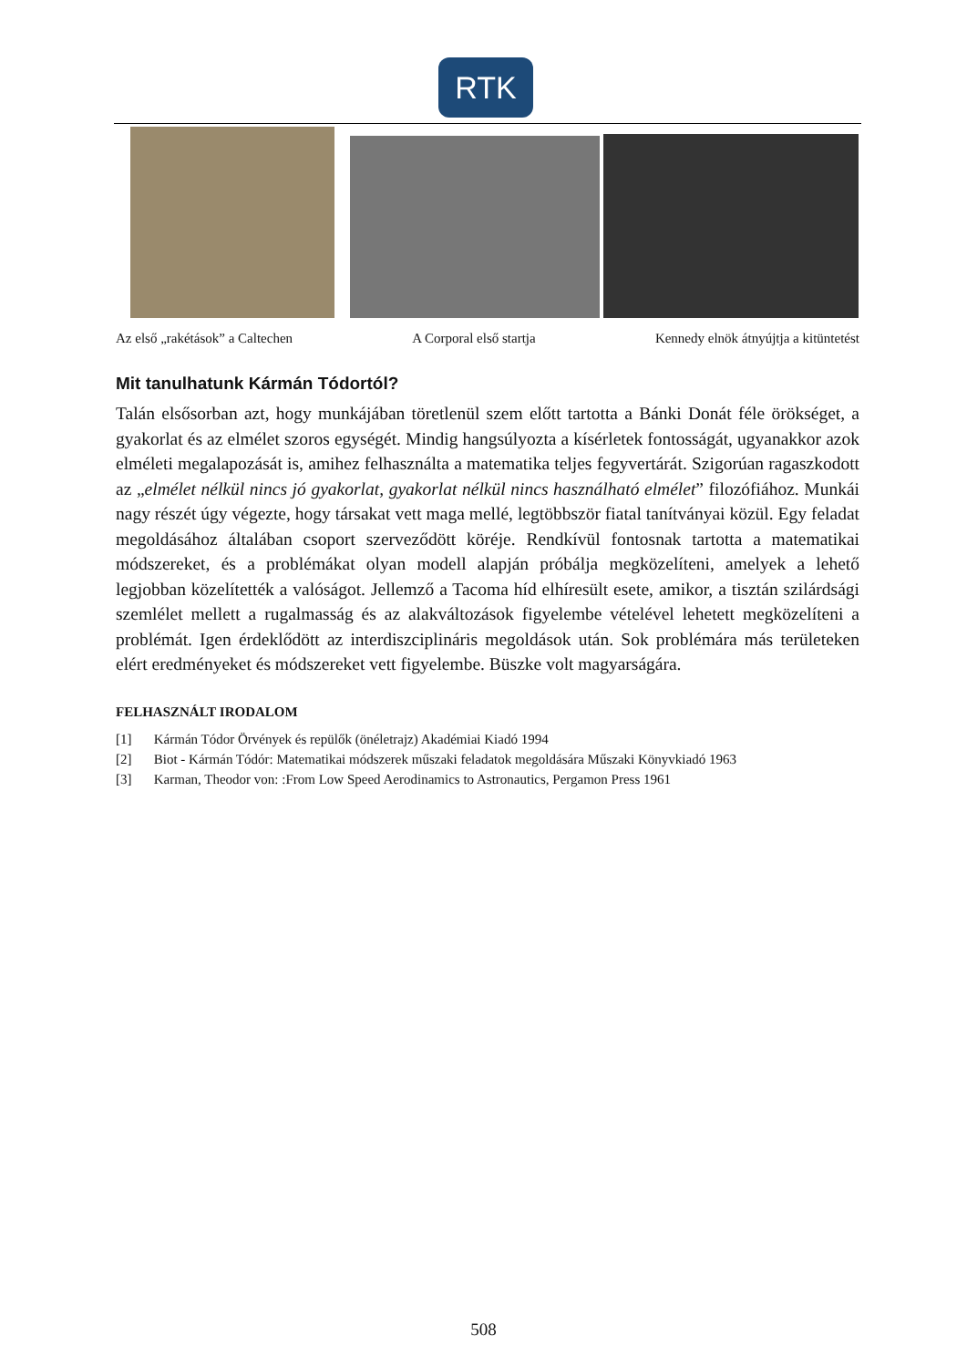RTK
Az első „rakétások” a Caltechen A Corporal első startja Kennedy elnök átnyújtja a kitüntetést
Mit tanulhatunk Kármán Tódortól?
Talán elsősorban azt, hogy munkájában töretlenül szem előtt tartotta a Bánki Donát féle örökséget, a gyakorlat és az elmélet szoros egységét. Mindig hangsúlyozta a kísérletek fontosságát, ugyanakkor azok elméleti megalapozását is, amihez felhasználta a matematika teljes fegyvertárát. Szigorúan ragaszkodott az „elmélet nélkül nincs jó gyakorlat, gyakorlat nélkül nincs használható elmélet” filozófiához. Munkái nagy részét úgy végezte, hogy társakat vett maga mellé, legtöbbször fiatal tanítványai közül. Egy feladat megoldásához általában csoport szerveződött köréje. Rendkívül fontosnak tartotta a matematikai módszereket, és a problémákat olyan modell alapján próbálja megközelíteni, amelyek a lehető legjobban közelítették a valóságot. Jellemző a Tacoma híd elhíresült esete, amikor, a tisztán szilárdsági szemlélet mellett a rugalmasság és az alakváltozások figyelembe vételével lehetett megközelíteni a problémát. Igen érdeklődött az interdiszciplináris megoldások után. Sok problémára más területeken elért eredményeket és módszereket vett figyelembe. Büszke volt magyarságára.
FELHASZNÁLT IRODALOM
[1] Kármán Tódor Örvények és repülők (önéletrajz) Akadémiai Kiadó 1994
[2] Biot - Kármán Tódór: Matematikai módszerek műszaki feladatok megoldására Műszaki Könyvkiadó 1963
[3] Karman, Theodor von: :From Low Speed Aerodinamics to Astronautics, Pergamon Press 1961
508